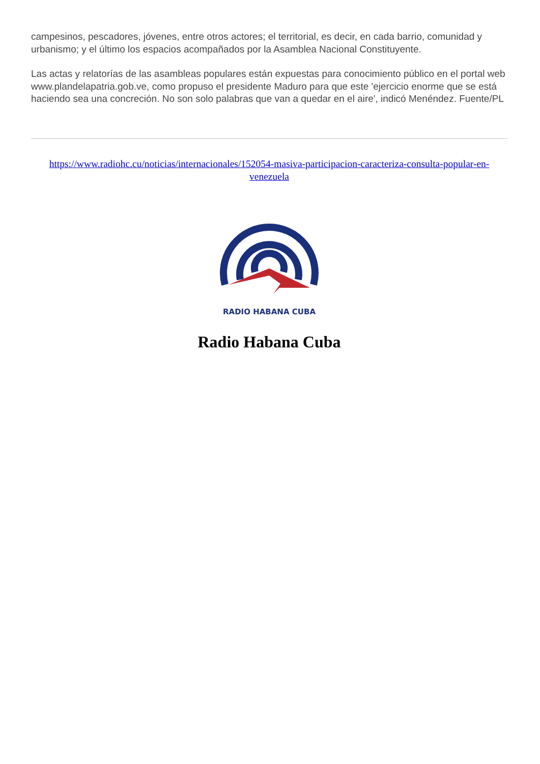campesinos, pescadores, jóvenes, entre otros actores; el territorial, es decir, en cada barrio, comunidad y urbanismo; y el último los espacios acompañados por la Asamblea Nacional Constituyente.
Las actas y relatorías de las asambleas populares están expuestas para conocimiento público en el portal web www.plandelapatria.gob.ve, como propuso el presidente Maduro para que este 'ejercicio enorme que se está haciendo sea una concreción. No son solo palabras que van a quedar en el aire', indicó Menéndez. Fuente/PL
https://www.radiohc.cu/noticias/internacionales/152054-masiva-participacion-caracteriza-consulta-popular-en-venezuela
RADIO HABANA CUBA
Radio Habana Cuba